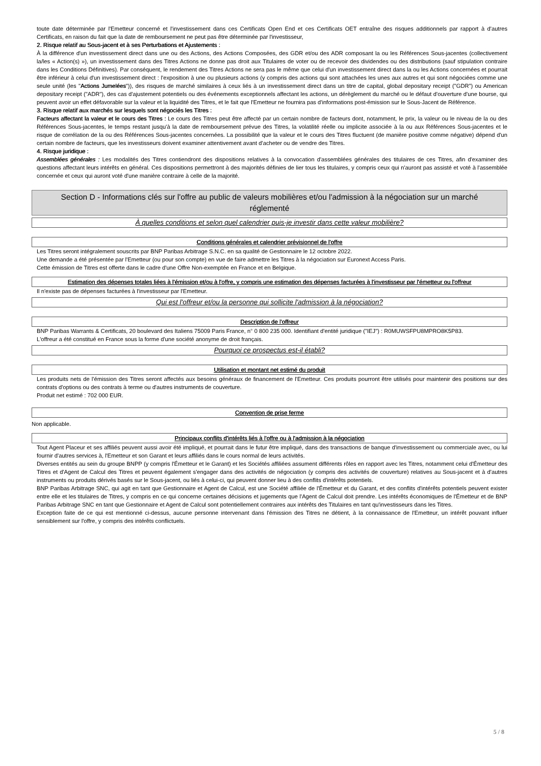toute date déterminée par l'Emetteur concerné et l'investissement dans ces Certificats Open End et ces Certificats OET entraîne des risques additionnels par rapport à d'autres Certificats, en raison du fait que la date de remboursement ne peut pas être déterminée par l'investisseur,
2. Risque relatif au Sous-jacent et à ses Perturbations et Ajustements :
À la différence d'un investissement direct dans une ou des Actions, des Actions Composées, des GDR et/ou des ADR composant la ou les Références Sous-jacentes (collectivement la/les « Action(s) »), un investissement dans des Titres Actions ne donne pas droit aux Titulaires de voter ou de recevoir des dividendes ou des distributions (sauf stipulation contraire dans les Conditions Définitives). Par conséquent, le rendement des Titres Actions ne sera pas le même que celui d'un investissement direct dans la ou les Actions concernées et pourrait être inférieur à celui d'un investissement direct : l'exposition à une ou plusieurs actions (y compris des actions qui sont attachées les unes aux autres et qui sont négociées comme une seule unité (les "Actions Jumelées")), des risques de marché similaires à ceux liés à un investissement direct dans un titre de capital, global depositary receipt ("GDR") ou American depositary receipt ("ADR"), des cas d'ajustement potentiels ou des événements exceptionnels affectant les actions, un dérèglement du marché ou le défaut d'ouverture d'une bourse, qui peuvent avoir un effet défavorable sur la valeur et la liquidité des Titres, et le fait que l'Emetteur ne fournira pas d'informations post-émission sur le Sous-Jacent de Référence.
3. Risque relatif aux marchés sur lesquels sont négociés les Titres :
Facteurs affectant la valeur et le cours des Titres : Le cours des Titres peut être affecté par un certain nombre de facteurs dont, notamment, le prix, la valeur ou le niveau de la ou des Références Sous-jacentes, le temps restant jusqu'à la date de remboursement prévue des Titres, la volatilité réelle ou implicite associée à la ou aux Références Sous-jacentes et le risque de corrélation de la ou des Références Sous-jacentes concernées. La possibilité que la valeur et le cours des Titres fluctuent (de manière positive comme négative) dépend d'un certain nombre de facteurs, que les investisseurs doivent examiner attentivement avant d'acheter ou de vendre des Titres.
4. Risque juridique :
Assemblées générales : Les modalités des Titres contiendront des dispositions relatives à la convocation d'assemblées générales des titulaires de ces Titres, afin d'examiner des questions affectant leurs intérêts en général. Ces dispositions permettront à des majorités définies de lier tous les titulaires, y compris ceux qui n'auront pas assisté et voté à l'assemblée concernée et ceux qui auront voté d'une manière contraire à celle de la majorité.
Section D - Informations clés sur l'offre au public de valeurs mobilières et/ou l'admission à la négociation sur un marché réglementé
À quelles conditions et selon quel calendrier puis-je investir dans cette valeur mobilière?
Conditions générales et calendrier prévisionnel de l'offre
Les Titres seront intégralement souscrits par BNP Paribas Arbitrage S.N.C. en sa qualité de Gestionnaire le 12 octobre 2022.
Une demande a été présentée par l'Emetteur (ou pour son compte) en vue de faire admettre les Titres à la négociation sur Euronext Access Paris.
Cette émission de Titres est offerte dans le cadre d'une Offre Non-exemptée en France et en Belgique.
Estimation des dépenses totales liées à l'émission et/ou à l'offre, y compris une estimation des dépenses facturées à l'investisseur par l'émetteur ou l'offreur
Il n'existe pas de dépenses facturées à l'investisseur par l'Emetteur.
Qui est l'offreur et/ou la personne qui sollicite l'admission à la négociation?
Description de l'offreur
BNP Paribas Warrants & Certificats, 20 boulevard des Italiens 75009 Paris France, n° 0 800 235 000. Identifiant d'entité juridique ("IEJ") : R0MUWSFPU8MPRO8K5P83.
L'offreur a été constitué en France sous la forme d'une société anonyme de droit français.
Pourquoi ce prospectus est-il établi?
Utilisation et montant net estimé du produit
Les produits nets de l'émission des Titres seront affectés aux besoins généraux de financement de l'Emetteur. Ces produits pourront être utilisés pour maintenir des positions sur des contrats d'options ou des contrats à terme ou d'autres instruments de couverture.
Produit net estimé : 702 000 EUR.
Convention de prise ferme
Non applicable.
Principaux conflits d'intérêts liés à l'offre ou à l'admission à la négociation
Tout Agent Placeur et ses affiliés peuvent aussi avoir été impliqué, et pourrait dans le futur être impliqué, dans des transactions de banque d'investissement ou commerciale avec, ou lui fournir d'autres services à, l'Emetteur et son Garant et leurs affiliés dans le cours normal de leurs activités.
Diverses entités au sein du groupe BNPP (y compris l'Émetteur et le Garant) et les Sociétés affiliées assument différents rôles en rapport avec les Titres, notamment celui d'Émetteur des Titres et d'Agent de Calcul des Titres et peuvent également s'engager dans des activités de négociation (y compris des activités de couverture) relatives au Sous-jacent et à d'autres instruments ou produits dérivés basés sur le Sous-jacent, ou liés à celui-ci, qui peuvent donner lieu à des conflits d'intérêts potentiels.
BNP Paribas Arbitrage SNC, qui agit en tant que Gestionnaire et Agent de Calcul, est une Société affiliée de l'Émetteur et du Garant, et des conflits d'intérêts potentiels peuvent exister entre elle et les titulaires de Titres, y compris en ce qui concerne certaines décisions et jugements que l'Agent de Calcul doit prendre. Les intérêts économiques de l'Émetteur et de BNP Paribas Arbitrage SNC en tant que Gestionnaire et Agent de Calcul sont potentiellement contraires aux intérêts des Titulaires en tant qu'investisseurs dans les Titres.
Exception faite de ce qui est mentionné ci-dessus, aucune personne intervenant dans l'émission des Titres ne détient, à la connaissance de l'Emetteur, un intérêt pouvant influer sensiblement sur l'offre, y compris des intérêts conflictuels.
5 / 8